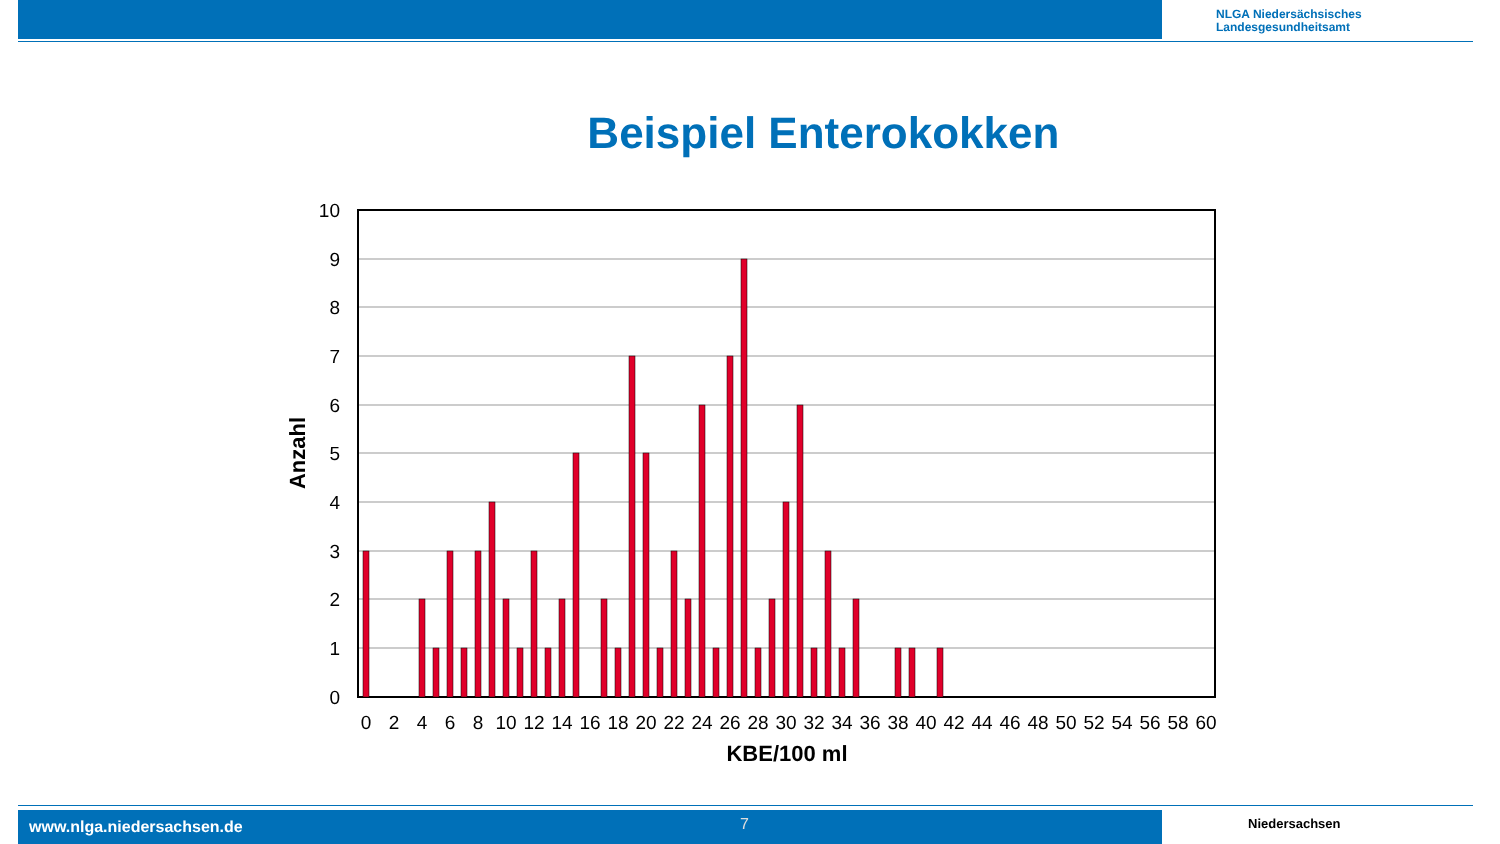NLGA Niedersächsisches
Landesgesundheitsamt
Beispiel Enterokokken
10
9
8
7
6
5
4
3
2
1
0
0
2
4
6
8
10
12
14
16
18
20
22
24
26
28
30
32
34
36
38
40
42
44
46
48
50
52
54
56
58
60
KBE/100 ml
Anzahl
www.nlga.niedersachsen.de 7 Niedersachsen